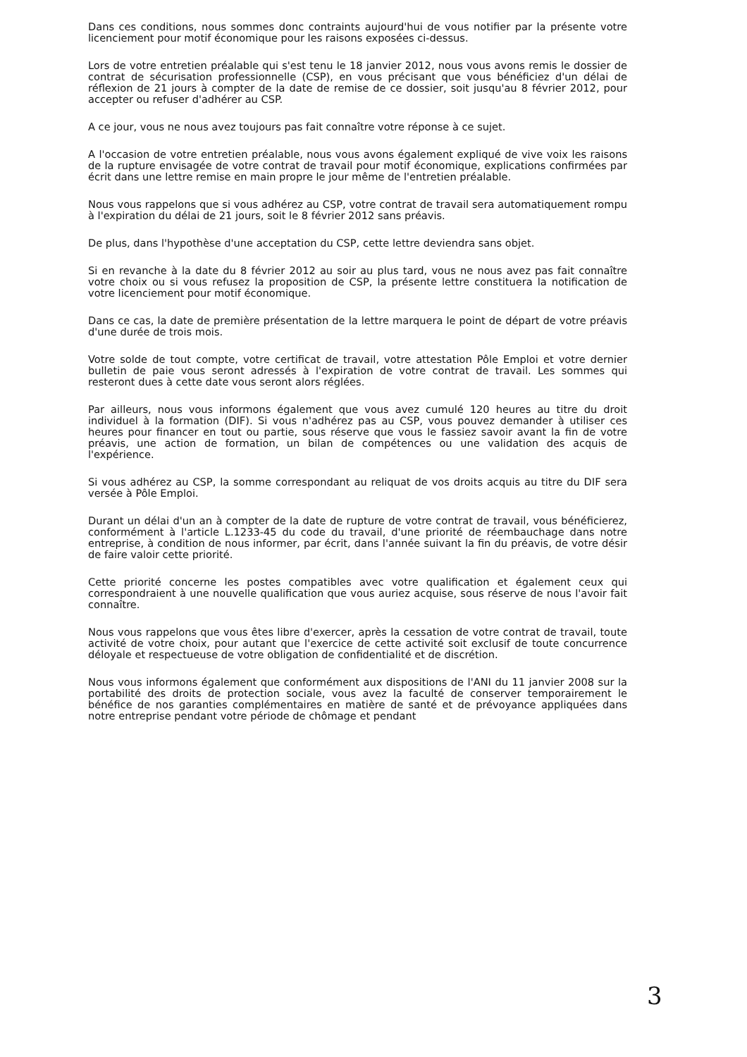Dans ces conditions, nous sommes donc contraints aujourd'hui de vous notifier par la présente votre licenciement pour motif économique pour les raisons exposées ci-dessus.
Lors de votre entretien préalable qui s'est tenu le 18 janvier 2012, nous vous avons remis le dossier de contrat de sécurisation professionnelle (CSP), en vous précisant que vous bénéficiez d'un délai de réflexion de 21 jours à compter de la date de remise de ce dossier, soit jusqu'au 8 février 2012, pour accepter ou refuser d'adhérer au CSP.
A ce jour, vous ne nous avez toujours pas fait connaître votre réponse à ce sujet.
A l'occasion de votre entretien préalable, nous vous avons également expliqué de vive voix les raisons de la rupture envisagée de votre contrat de travail pour motif économique, explications confirmées par écrit dans une lettre remise en main propre le jour même de l'entretien préalable.
Nous vous rappelons que si vous adhérez au CSP, votre contrat de travail sera automatiquement rompu à l'expiration du délai de 21 jours, soit le 8 février 2012 sans préavis.
De plus, dans l'hypothèse d'une acceptation du CSP, cette lettre deviendra sans objet.
Si en revanche à la date du 8 février 2012 au soir au plus tard, vous ne nous avez pas fait connaître votre choix ou si vous refusez la proposition de CSP, la présente lettre constituera la notification de votre licenciement pour motif économique.
Dans ce cas, la date de première présentation de la lettre marquera le point de départ de votre préavis d'une durée de trois mois.
Votre solde de tout compte, votre certificat de travail, votre attestation Pôle Emploi et votre dernier bulletin de paie vous seront adressés à l'expiration de votre contrat de travail. Les sommes qui resteront dues à cette date vous seront alors réglées.
Par ailleurs, nous vous informons également que vous avez cumulé 120 heures au titre du droit individuel à la formation (DIF). Si vous n'adhérez pas au CSP, vous pouvez demander à utiliser ces heures pour financer en tout ou partie, sous réserve que vous le fassiez savoir avant la fin de votre préavis, une action de formation, un bilan de compétences ou une validation des acquis de l'expérience.
Si vous adhérez au CSP, la somme correspondant au reliquat de vos droits acquis au titre du DIF sera versée à Pôle Emploi.
Durant un délai d'un an à compter de la date de rupture de votre contrat de travail, vous bénéficierez, conformément à l'article L.1233-45 du code du travail, d'une priorité de réembauchage dans notre entreprise, à condition de nous informer, par écrit, dans l'année suivant la fin du préavis, de votre désir de faire valoir cette priorité.
Cette priorité concerne les postes compatibles avec votre qualification et également ceux qui correspondraient à une nouvelle qualification que vous auriez acquise, sous réserve de nous l'avoir fait connaître.
Nous vous rappelons que vous êtes libre d'exercer, après la cessation de votre contrat de travail, toute activité de votre choix, pour autant que l'exercice de cette activité soit exclusif de toute concurrence déloyale et respectueuse de votre obligation de confidentialité et de discrétion.
Nous vous informons également que conformément aux dispositions de l'ANI du 11 janvier 2008 sur la portabilité des droits de protection sociale, vous avez la faculté de conserver temporairement le bénéfice de nos garanties complémentaires en matière de santé et de prévoyance appliquées dans notre entreprise pendant votre période de chômage et pendant
3